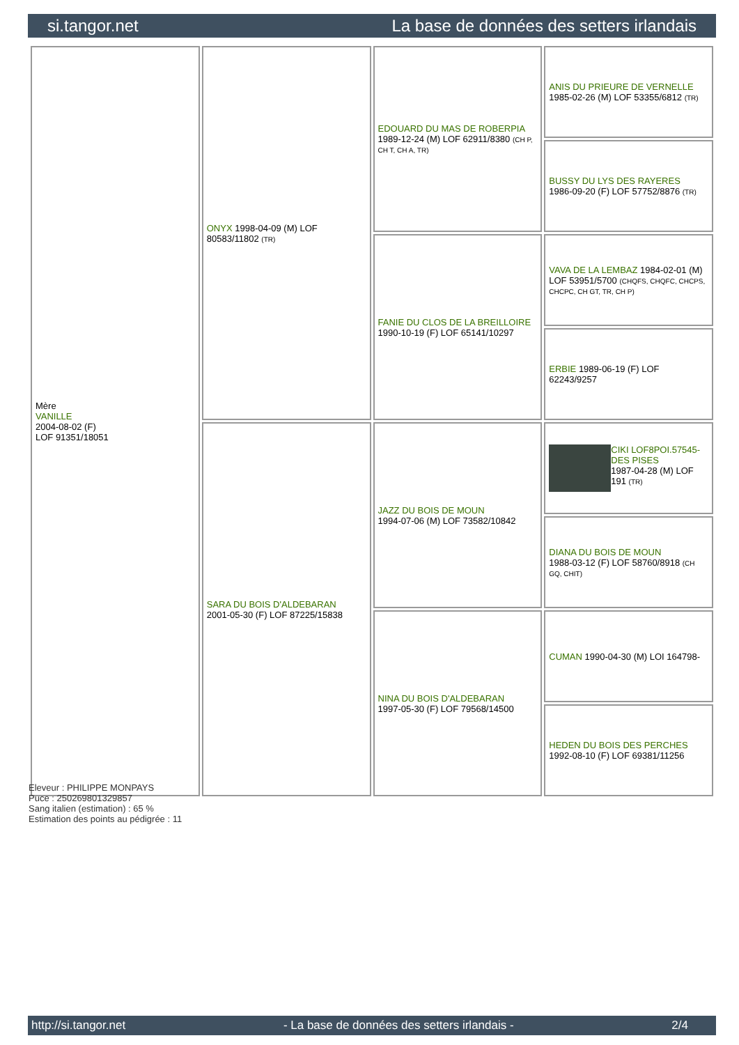si.tangor.net La base de données des setters irlandais
| Mère VANILLE 2004-08-02 (F) LOF 91351/18051 | ONYX 1998-04-09 (M) LOF 80583/11802 (TR) | EDOUARD DU MAS DE ROBERPIA 1989-12-24 (M) LOF 62911/8380 (CH P, CH T, CH A, TR) | ANIS DU PRIEURE DE VERNELLE 1985-02-26 (M) LOF 53355/6812 (TR) |
| | | | BUSSY DU LYS DES RAYERES 1986-09-20 (F) LOF 57752/8876 (TR) |
| | | FANIE DU CLOS DE LA BREILLOIRE 1990-10-19 (F) LOF 65141/10297 | VAVA DE LA LEMBAZ 1984-02-01 (M) LOF 53951/5700 (CHQFS, CHQFC, CHCPS, CHCPC, CH GT, TR, CH P) |
| | | | ERBIE 1989-06-19 (F) LOF 62243/9257 |
| | SARA DU BOIS D'ALDEBARAN 2001-05-30 (F) LOF 87225/15838 | JAZZ DU BOIS DE MOUN 1994-07-06 (M) LOF 73582/10842 | CIKI LOF8POI.57545-DES PISES 1987-04-28 (M) LOF 191 (TR) |
| | | | DIANA DU BOIS DE MOUN 1988-03-12 (F) LOF 58760/8918 (CH GQ, CHIT) |
| | | NINA DU BOIS D'ALDEBARAN 1997-05-30 (F) LOF 79568/14500 | CUMAN 1990-04-30 (M) LOI 164798- |
| | | | HEDEN DU BOIS DES PERCHES 1992-08-10 (F) LOF 69381/11256 |
Eleveur : PHILIPPE MONPAYS
Puce : 250269801329857
Sang italien (estimation) : 65 %
Estimation des points au pédigrée : 11
http://si.tangor.net - La base de données des setters irlandais - 2/4